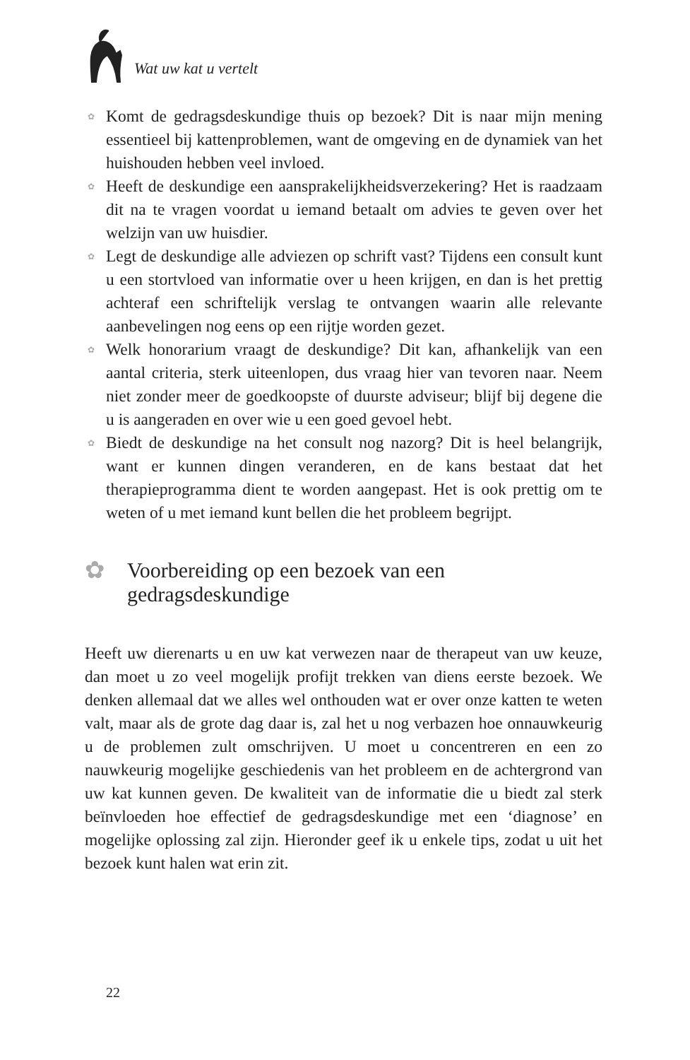Wat uw kat u vertelt
✿ Komt de gedragsdeskundige thuis op bezoek? Dit is naar mijn mening essentieel bij kattenproblemen, want de omgeving en de dynamiek van het huishouden hebben veel invloed.
✿ Heeft de deskundige een aansprakelijkheidsverzekering? Het is raadzaam dit na te vragen voordat u iemand betaalt om advies te geven over het welzijn van uw huisdier.
✿ Legt de deskundige alle adviezen op schrift vast? Tijdens een consult kunt u een stortvloed van informatie over u heen krijgen, en dan is het prettig achteraf een schriftelijk verslag te ontvangen waarin alle relevante aanbevelingen nog eens op een rijtje worden gezet.
✿ Welk honorarium vraagt de deskundige? Dit kan, afhankelijk van een aantal criteria, sterk uiteenlopen, dus vraag hier van tevoren naar. Neem niet zonder meer de goedkoopste of duurste adviseur; blijf bij degene die u is aangeraden en over wie u een goed gevoel hebt.
✿ Biedt de deskundige na het consult nog nazorg? Dit is heel belangrijk, want er kunnen dingen veranderen, en de kans bestaat dat het therapieprogramma dient te worden aangepast. Het is ook prettig om te weten of u met iemand kunt bellen die het probleem begrijpt.
✿ Voorbereiding op een bezoek van een gedragsdeskundige
Heeft uw dierenarts u en uw kat verwezen naar de therapeut van uw keuze, dan moet u zo veel mogelijk profijt trekken van diens eerste bezoek. We denken allemaal dat we alles wel onthouden wat er over onze katten te weten valt, maar als de grote dag daar is, zal het u nog verbazen hoe onnauwkeurig u de problemen zult omschrijven. U moet u concentreren en een zo nauwkeurig mogelijke geschiedenis van het probleem en de achtergrond van uw kat kunnen geven. De kwaliteit van de informatie die u biedt zal sterk beïnvloeden hoe effectief de gedragsdeskundige met een ‘diagnose’ en mogelijke oplossing zal zijn. Hieronder geef ik u enkele tips, zodat u uit het bezoek kunt halen wat erin zit.
22